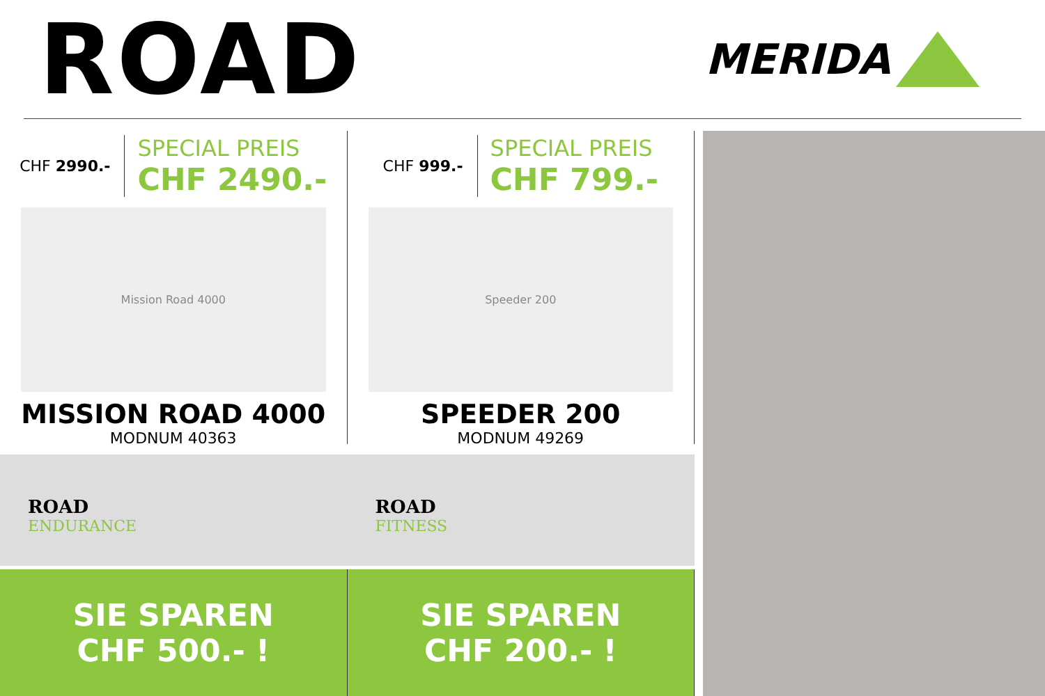ROAD
MERIDA
CHF 2990.-
SPECIAL PREIS
CHF 2490.-
Mission Road 4000
MISSION ROAD 4000
MODNUM 40363
CHF 999.-
SPECIAL PREIS
CHF 799.-
Speeder 200
SPEEDER 200
MODNUM 49269
ROAD
ENDURANCE
ROAD
FITNESS
SIE SPAREN
CHF 500.- !
SIE SPAREN
CHF 200.- !